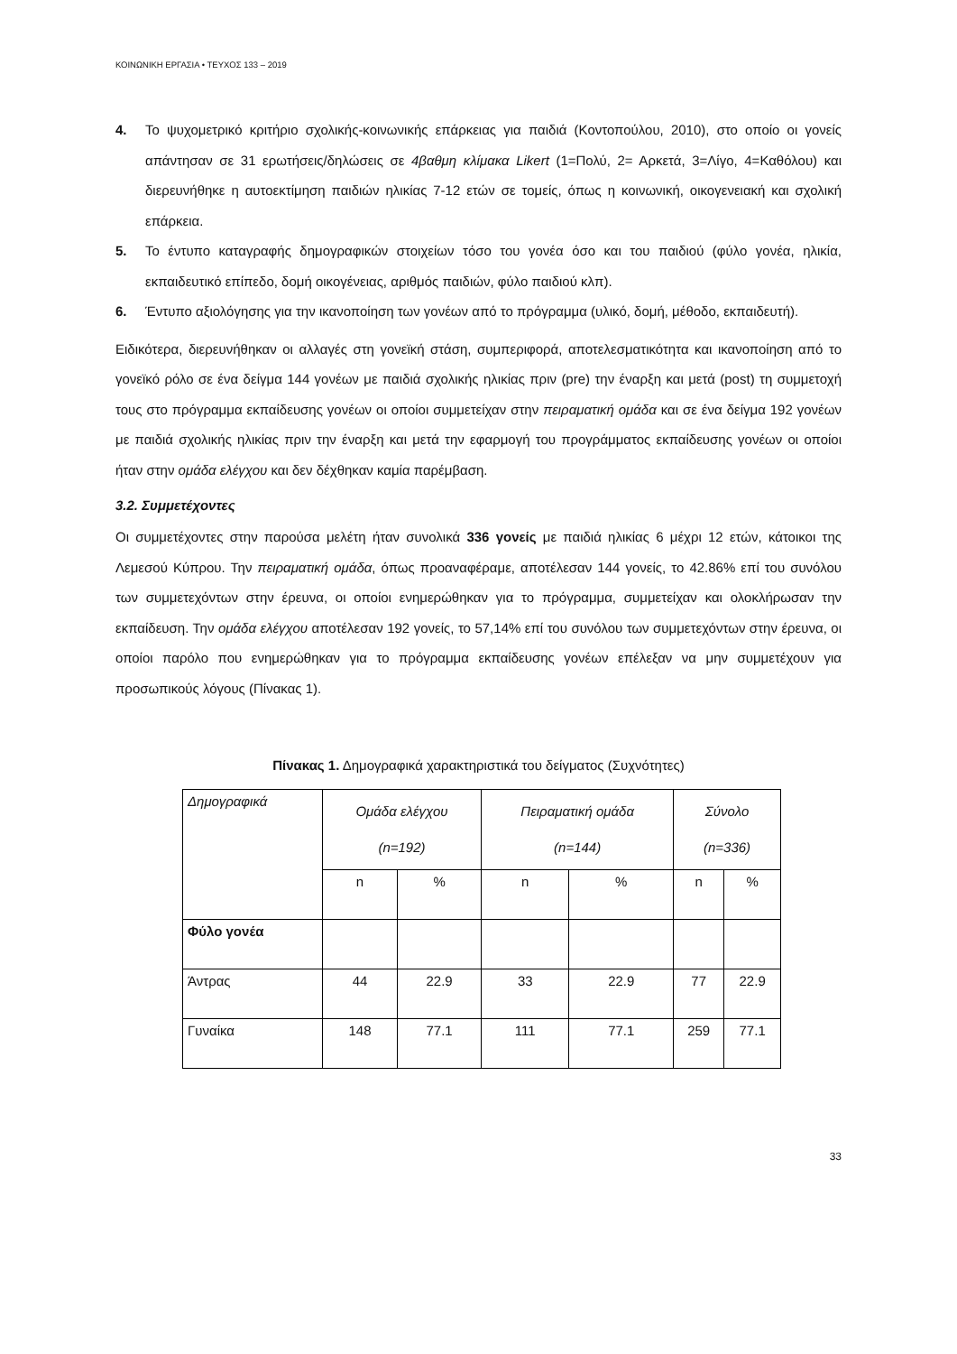ΚΟΙΝΩΝΙΚΗ ΕΡΓΑΣΙΑ • ΤΕΥΧΟΣ 133 – 2019
4. Το ψυχομετρικό κριτήριο σχολικής-κοινωνικής επάρκειας για παιδιά (Κοντοπούλου, 2010), στο οποίο οι γονείς απάντησαν σε 31 ερωτήσεις/δηλώσεις σε 4βαθμη κλίμακα Likert (1=Πολύ, 2= Αρκετά, 3=Λίγο, 4=Καθόλου) και διερευνήθηκε η αυτοεκτίμηση παιδιών ηλικίας 7-12 ετών σε τομείς, όπως η κοινωνική, οικογενειακή και σχολική επάρκεια.
5. Το έντυπο καταγραφής δημογραφικών στοιχείων τόσο του γονέα όσο και του παιδιού (φύλο γονέα, ηλικία, εκπαιδευτικό επίπεδο, δομή οικογένειας, αριθμός παιδιών, φύλο παιδιού κλπ).
6. Έντυπο αξιολόγησης για την ικανοποίηση των γονέων από το πρόγραμμα (υλικό, δομή, μέθοδο, εκπαιδευτή).
Ειδικότερα, διερευνήθηκαν οι αλλαγές στη γονεϊκή στάση, συμπεριφορά, αποτελεσματικότητα και ικανοποίηση από το γονεϊκό ρόλο σε ένα δείγμα 144 γονέων με παιδιά σχολικής ηλικίας πριν (pre) την έναρξη και μετά (post) τη συμμετοχή τους στο πρόγραμμα εκπαίδευσης γονέων οι οποίοι συμμετείχαν στην πειραματική ομάδα και σε ένα δείγμα 192 γονέων με παιδιά σχολικής ηλικίας πριν την έναρξη και μετά την εφαρμογή του προγράμματος εκπαίδευσης γονέων οι οποίοι ήταν στην ομάδα ελέγχου και δεν δέχθηκαν καμία παρέμβαση.
3.2. Συμμετέχοντες
Οι συμμετέχοντες στην παρούσα μελέτη ήταν συνολικά 336 γονείς με παιδιά ηλικίας 6 μέχρι 12 ετών, κάτοικοι της Λεμεσού Κύπρου. Την πειραματική ομάδα, όπως προαναφέραμε, αποτέλεσαν 144 γονείς, το 42.86% επί του συνόλου των συμμετεχόντων στην έρευνα, οι οποίοι ενημερώθηκαν για το πρόγραμμα, συμμετείχαν και ολοκλήρωσαν την εκπαίδευση. Την ομάδα ελέγχου αποτέλεσαν 192 γονείς, το 57,14% επί του συνόλου των συμμετεχόντων στην έρευνα, οι οποίοι παρόλο που ενημερώθηκαν για το πρόγραμμα εκπαίδευσης γονέων επέλεξαν να μην συμμετέχουν για προσωπικούς λόγους (Πίνακας 1).
Πίνακας 1. Δημογραφικά χαρακτηριστικά του δείγματος (Συχνότητες)
| Δημογραφικά | Ομάδα ελέγχου (n=192) | | Πειραματική ομάδα (n=144) | | Σύνολο (n=336) | |
| | n | % | n | % | n | % |
| Φύλο γονέα | | | | | | |
| Άντρας | 44 | 22.9 | 33 | 22.9 | 77 | 22.9 |
| Γυναίκα | 148 | 77.1 | 111 | 77.1 | 259 | 77.1 |
33